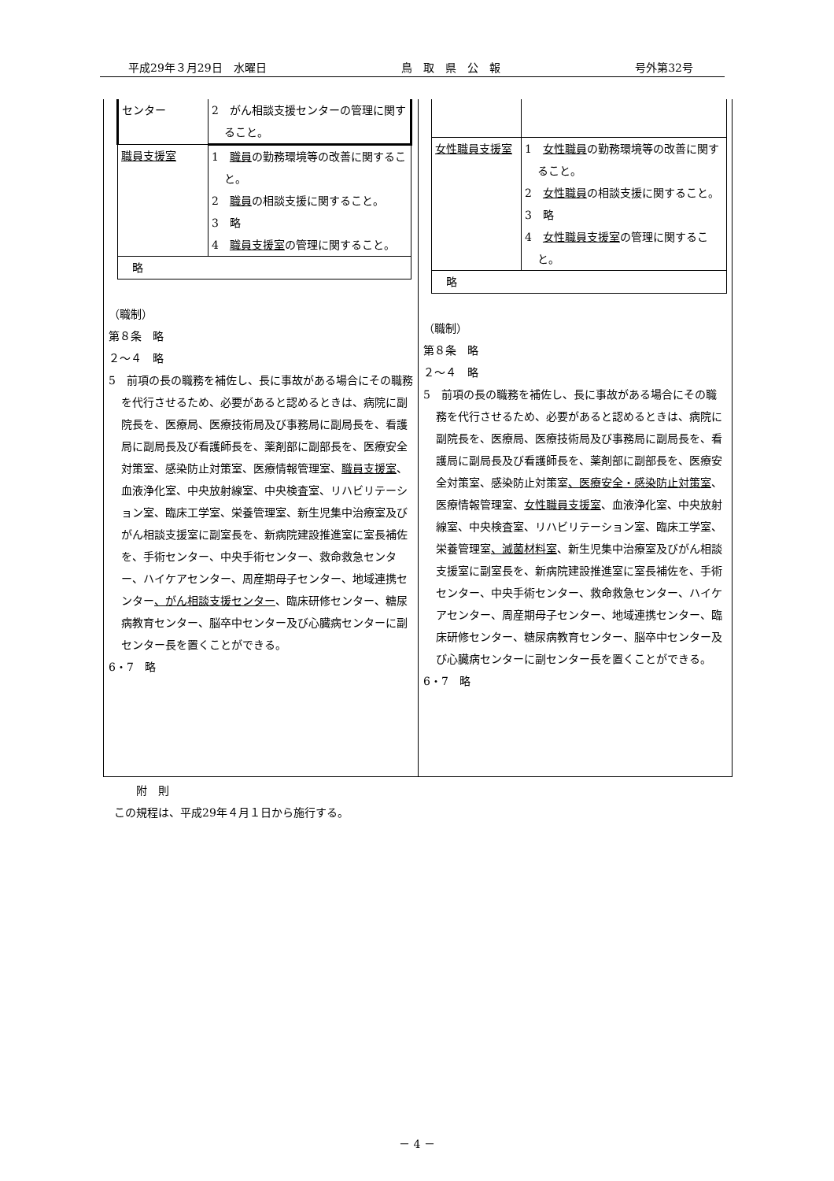平成29年３月29日　水曜日 鳥　取　県　公　報 号外第32号
| センター | 2 がん相談支援センターの管理に関すること。 |
| 職員支援室 | 1 職員 の勤務環境等の改善に関すること。 2 職員 の相談支援に関すること。 3 略 4 職員支援室 の管理に関すること。 |
| 略 | |
（職制）
第８条　略
２～４　略
5　前項の長の職務を補佐し、長に事故がある場合にその職務を代行させるため、必要があると認めるときは、病院に副院長を、医療局、医療技術局及び事務局に副局長を、看護局に副局長及び看護師長を、薬剤部に副部長を、医療安全対策室、感染防止対策室、医療情報管理室、職員支援室、血液浄化室、中央放射線室、中央検査室、リハビリテーション室、臨床工学室、栄養管理室、新生児集中治療室及びがん相談支援室に副室長を、新病院建設推進室に室長補佐を、手術センター、中央手術センター、救命救急センター、ハイケアセンター、周産期母子センター、地域連携センター、がん相談支援センター、臨床研修センター、糖尿病教育センター、脳卒中センター及び心臓病センターに副センター長を置くことができる。
6・7　略
| 女性職員支援室 | 1 女性職員 の勤務環境等の改善に関すること。 2 女性職員 の相談支援に関すること。 3 略 4 女性職員支援室 の管理に関すること。 |
| 略 | |
（職制）
第８条　略
２～４　略
5　前項の長の職務を補佐し、長に事故がある場合にその職務を代行させるため、必要があると認めるときは、病院に副院長を、医療局、医療技術局及び事務局に副局長を、看護局に副局長及び看護師長を、薬剤部に副部長を、医療安全対策室、感染防止対策室、医療安全・感染防止対策室、医療情報管理室、女性職員支援室、血液浄化室、中央放射線室、中央検査室、リハビリテーション室、臨床工学室、栄養管理室、滅菌材料室、新生児集中治療室及びがん相談支援室に副室長を、新病院建設推進室に室長補佐を、手術センター、中央手術センター、救命救急センター、ハイケアセンター、周産期母子センター、地域連携センター、臨床研修センター、糖尿病教育センター、脳卒中センター及び心臓病センターに副センター長を置くことができる。
6・7　略
　　附　則
この規程は、平成29年４月１日から施行する。
－ 4 －